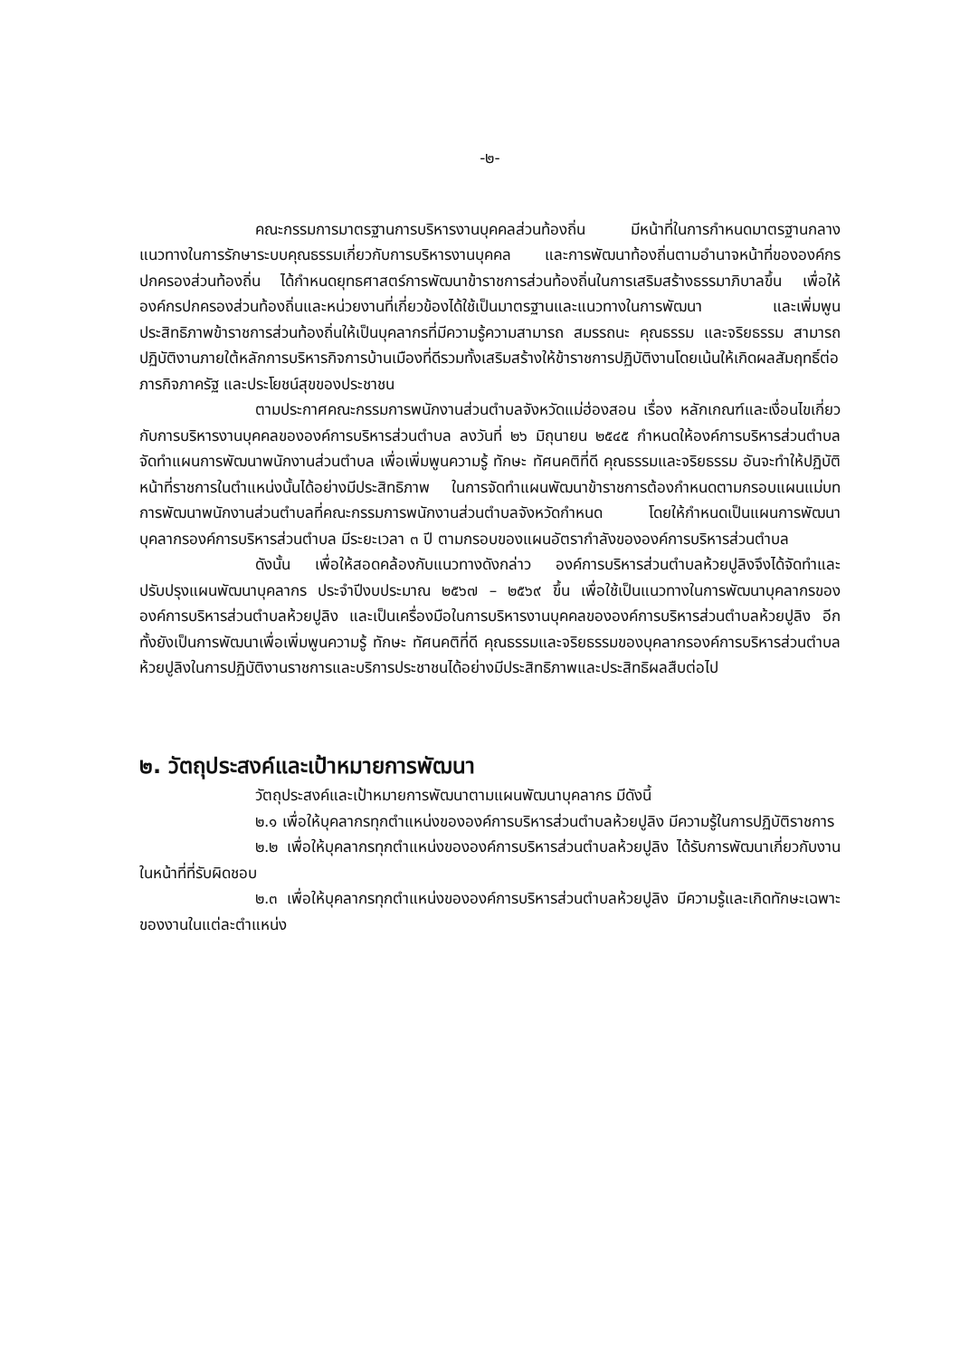-๒-
คณะกรรมการมาตรฐานการบริหารงานบุคคลส่วนท้องถิ่น มีหน้าที่ในการกำหนดมาตรฐานกลาง แนวทางในการรักษาระบบคุณธรรมเกี่ยวกับการบริหารงานบุคคล และการพัฒนาท้องถิ่นตามอำนาจหน้าที่ขององค์กรปกครองส่วนท้องถิ่น ได้กำหนดยุทธศาสตร์การพัฒนาข้าราชการส่วนท้องถิ่นในการเสริมสร้างธรรมาภิบาลขึ้น เพื่อให้องค์กรปกครองส่วนท้องถิ่นและหน่วยงานที่เกี่ยวข้องได้ใช้เป็นมาตรฐานและแนวทางในการพัฒนา และเพิ่มพูนประสิทธิภาพข้าราชการส่วนท้องถิ่นให้เป็นบุคลากรที่มีความรู้ความสามารถ สมรรถนะ คุณธรรม และจริยธรรม สามารถปฏิบัติงานภายใต้หลักการบริหารกิจการบ้านเมืองที่ดีรวมทั้งเสริมสร้างให้ข้าราชการปฏิบัติงานโดยเน้นให้เกิดผลสัมฤทธิ์ต่อภารกิจภาครัฐ และประโยชน์สุขของประชาชน
ตามประกาศคณะกรรมการพนักงานส่วนตำบลจังหวัดแม่ฮ่องสอน เรื่อง หลักเกณฑ์และเงื่อนไขเกี่ยวกับการบริหารงานบุคคลขององค์การบริหารส่วนตำบล ลงวันที่ ๒๖ มิถุนายน ๒๕๔๕ กำหนดให้องค์การบริหารส่วนตำบลจัดทำแผนการพัฒนาพนักงานส่วนตำบล เพื่อเพิ่มพูนความรู้ ทักษะ ทัศนคติที่ดี คุณธรรมและจริยธรรม อันจะทำให้ปฏิบัติหน้าที่ราชการในตำแหน่งนั้นได้อย่างมีประสิทธิภาพ ในการจัดทำแผนพัฒนาข้าราชการต้องกำหนดตามกรอบแผนแม่บทการพัฒนาพนักงานส่วนตำบลที่คณะกรรมการพนักงานส่วนตำบลจังหวัดกำหนด โดยให้กำหนดเป็นแผนการพัฒนาบุคลากรองค์การบริหารส่วนตำบล มีระยะเวลา ๓ ปี ตามกรอบของแผนอัตรากำลังขององค์การบริหารส่วนตำบล
ดังนั้น เพื่อให้สอดคล้องกับแนวทางดังกล่าว องค์การบริหารส่วนตำบลห้วยปูลิงจึงได้จัดทำและปรับปรุงแผนพัฒนาบุคลากร ประจำปีงบประมาณ ๒๕๖๗ – ๒๕๖๙ ขึ้น เพื่อใช้เป็นแนวทางในการพัฒนาบุคลากรขององค์การบริหารส่วนตำบลห้วยปูลิง และเป็นเครื่องมือในการบริหารงานบุคคลขององค์การบริหารส่วนตำบลห้วยปูลิง อีกทั้งยังเป็นการพัฒนาเพื่อเพิ่มพูนความรู้ ทักษะ ทัศนคติที่ดี คุณธรรมและจริยธรรมของบุคลากรองค์การบริหารส่วนตำบลห้วยปูลิงในการปฏิบัติงานราชการและบริการประชาชนได้อย่างมีประสิทธิภาพและประสิทธิผลสืบต่อไป
๒. วัตถุประสงค์และเป้าหมายการพัฒนา
วัตถุประสงค์และเป้าหมายการพัฒนาตามแผนพัฒนาบุคลากร มีดังนี้
๒.๑ เพื่อให้บุคลากรทุกตำแหน่งขององค์การบริหารส่วนตำบลห้วยปูลิง มีความรู้ในการปฏิบัติราชการ
๒.๒ เพื่อให้บุคลากรทุกตำแหน่งขององค์การบริหารส่วนตำบลห้วยปูลิง ได้รับการพัฒนาเกี่ยวกับงานในหน้าที่ที่รับผิดชอบ
๒.๓ เพื่อให้บุคลากรทุกตำแหน่งขององค์การบริหารส่วนตำบลห้วยปูลิง มีความรู้และเกิดทักษะเฉพาะของงานในแต่ละตำแหน่ง